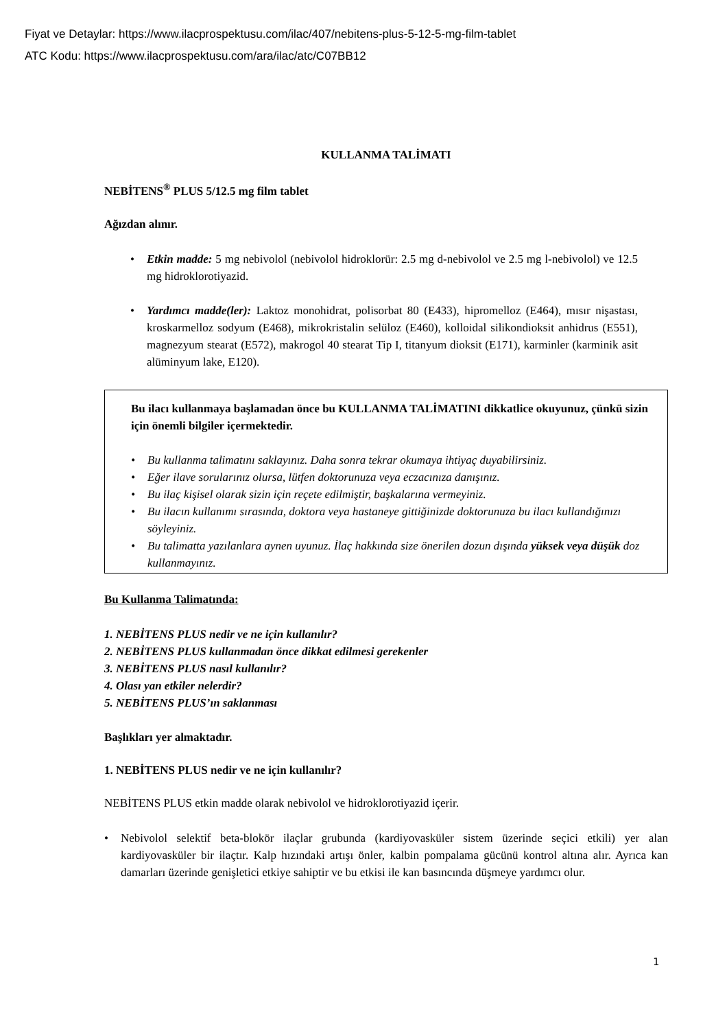Fiyat ve Detaylar: https://www.ilacprospektusu.com/ilac/407/nebitens-plus-5-12-5-mg-film-tablet
ATC Kodu: https://www.ilacprospektusu.com/ara/ilac/atc/C07BB12
KULLANMA TALİMATI
NEBİTENS<sup>®</sup> PLUS 5/12.5 mg film tablet
Ağızdan alınır.
Etkin madde: 5 mg nebivolol (nebivolol hidroklorür: 2.5 mg d-nebivolol ve 2.5 mg l-nebivolol) ve 12.5 mg hidroklorotiyazid.
Yardımcı madde(ler): Laktoz monohidrat, polisorbat 80 (E433), hipromelloz (E464), mısır nişastası, kroskarmelloz sodyum (E468), mikrokristalin selüloz (E460), kolloidal silikondioksit anhidrus (E551), magnezyum stearat (E572), makrogol 40 stearat Tip I, titanyum dioksit (E171), karminler (karminik asit alüminyum lake, E120).
Bu ilacı kullanmaya başlamadan önce bu KULLANMA TALİMATINI dikkatlice okuyunuz, çünkü sizin için önemli bilgiler içermektedir.
Bu kullanma talimatını saklayınız. Daha sonra tekrar okumaya ihtiyaç duyabilirsiniz.
Eğer ilave sorularınız olursa, lütfen doktorunuza veya eczacınıza danışınız.
Bu ilaç kişisel olarak sizin için reçete edilmiştir, başkalarına vermeyiniz.
Bu ilacın kullanımı sırasında, doktora veya hastaneye gittiğinizde doktorunuza bu ilacı kullandığınızı söyleyiniz.
Bu talimatta yazılanlara aynen uyunuz. İlaç hakkında size önerilen dozun dışında yüksek veya düşük doz kullanmayınız.
Bu Kullanma Talimatında:
1. NEBİTENS PLUS nedir ve ne için kullanılır?
2. NEBİTENS PLUS kullanmadan önce dikkat edilmesi gerekenler
3. NEBİTENS PLUS nasıl kullanılır?
4. Olası yan etkiler nelerdir?
5. NEBİTENS PLUS’ın saklanması
Başlıkları yer almaktadır.
1. NEBİTENS PLUS nedir ve ne için kullanılır?
NEBİTENS PLUS etkin madde olarak nebivolol ve hidroklorotiyazid içerir.
Nebivolol selektif beta-blokör ilaçlar grubunda (kardiyovasküler sistem üzerinde seçici etkili) yer alan kardiyovasküler bir ilaçtır. Kalp hızındaki artışı önler, kalbin pompalama gücünü kontrol altına alır. Ayrıca kan damarları üzerinde genişletici etkiye sahiptir ve bu etkisi ile kan basıncında düşmeye yardımcı olur.
1